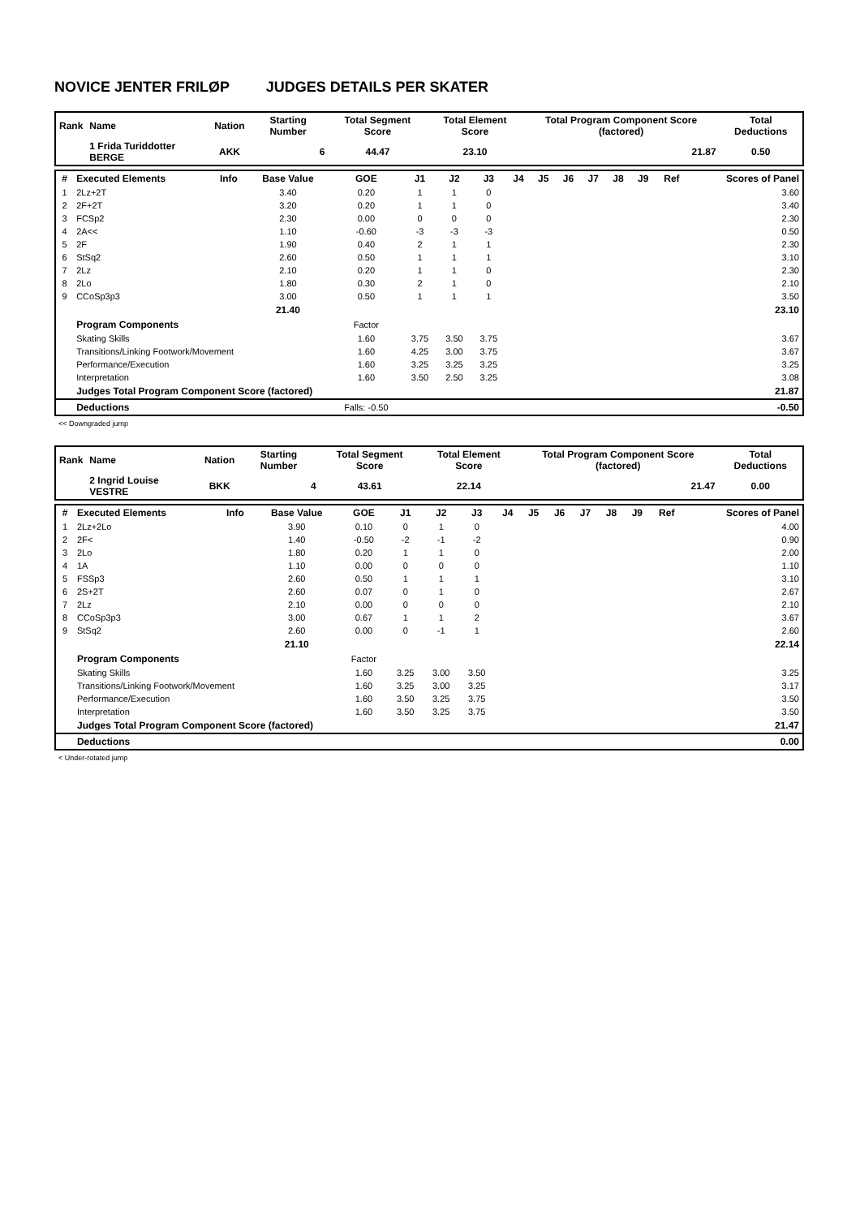NOVICE JENTER FRILØP JUDGES DETAILS PER SKATER
| Rank | Name | Nation | Starting Number | Total Segment Score | Total Element Score | Total Program Component Score (factored) | Total Deductions |
| --- | --- | --- | --- | --- | --- | --- | --- |
| | 1 Frida Turiddotter BERGE | AKK | 6 | 44.47 | 23.10 | 21.87 | 0.50 |
| # | Executed Elements | Info | Base Value | GOE | J1 | J2 | J3 | J4 | J5 | J6 | J7 | J8 | J9 | Ref | Scores of Panel |
| --- | --- | --- | --- | --- | --- | --- | --- | --- | --- | --- | --- | --- | --- | --- | --- |
| 1 | 2Lz+2T | | 3.40 | 0.20 | 1 | 1 | 0 | | | | | | | | 3.60 |
| 2 | 2F+2T | | 3.20 | 0.20 | 1 | 1 | 0 | | | | | | | | 3.40 |
| 3 | FCSp2 | | 2.30 | 0.00 | 0 | 0 | 0 | | | | | | | | 2.30 |
| 4 | 2A<< | | 1.10 | -0.60 | -3 | -3 | -3 | | | | | | | | 0.50 |
| 5 | 2F | | 1.90 | 0.40 | 2 | 1 | 1 | | | | | | | | 2.30 |
| 6 | StSq2 | | 2.60 | 0.50 | 1 | 1 | 1 | | | | | | | | 3.10 |
| 7 | 2Lz | | 2.10 | 0.20 | 1 | 1 | 0 | | | | | | | | 2.30 |
| 8 | 2Lo | | 1.80 | 0.30 | 2 | 1 | 0 | | | | | | | | 2.10 |
| 9 | CCoSp3p3 | | 3.00 | 0.50 | 1 | 1 | 1 | | | | | | | | 3.50 |
| | | | 21.40 | | | | | | | | | | | | 23.10 |
| | Program Components | | | Factor | | | | | | | | | | | |
| | Skating Skills | | | 1.60 | 3.75 | 3.50 | 3.75 | | | | | | | | 3.67 |
| | Transitions/Linking Footwork/Movement | | | 1.60 | 4.25 | 3.00 | 3.75 | | | | | | | | 3.67 |
| | Performance/Execution | | | 1.60 | 3.25 | 3.25 | 3.25 | | | | | | | | 3.25 |
| | Interpretation | | | 1.60 | 3.50 | 2.50 | 3.25 | | | | | | | | 3.08 |
| | Judges Total Program Component Score (factored) | | | | | | | | | | | | | | 21.87 |
| | Deductions | | | Falls: -0.50 | | | | | | | | | | | -0.50 |
<< Downgraded jump
| Rank | Name | Nation | Starting Number | Total Segment Score | Total Element Score | Total Program Component Score (factored) | Total Deductions |
| --- | --- | --- | --- | --- | --- | --- | --- |
| | 2 Ingrid Louise VESTRE | BKK | 4 | 43.61 | 22.14 | 21.47 | 0.00 |
| # | Executed Elements | Info | Base Value | GOE | J1 | J2 | J3 | J4 | J5 | J6 | J7 | J8 | J9 | Ref | Scores of Panel |
| --- | --- | --- | --- | --- | --- | --- | --- | --- | --- | --- | --- | --- | --- | --- | --- |
| 1 | 2Lz+2Lo | | 3.90 | 0.10 | 0 | 1 | 0 | | | | | | | | 4.00 |
| 2 | 2F< | | 1.40 | -0.50 | -2 | -1 | -2 | | | | | | | | 0.90 |
| 3 | 2Lo | | 1.80 | 0.20 | 1 | 1 | 0 | | | | | | | | 2.00 |
| 4 | 1A | | 1.10 | 0.00 | 0 | 0 | 0 | | | | | | | | 1.10 |
| 5 | FSSp3 | | 2.60 | 0.50 | 1 | 1 | 1 | | | | | | | | 3.10 |
| 6 | 2S+2T | | 2.60 | 0.07 | 0 | 1 | 0 | | | | | | | | 2.67 |
| 7 | 2Lz | | 2.10 | 0.00 | 0 | 0 | 0 | | | | | | | | 2.10 |
| 8 | CCoSp3p3 | | 3.00 | 0.67 | 1 | 1 | 2 | | | | | | | | 3.67 |
| 9 | StSq2 | | 2.60 | 0.00 | 0 | -1 | 1 | | | | | | | | 2.60 |
| | | | 21.10 | | | | | | | | | | | | 22.14 |
| | Program Components | | | Factor | | | | | | | | | | | |
| | Skating Skills | | | 1.60 | 3.25 | 3.00 | 3.50 | | | | | | | | 3.25 |
| | Transitions/Linking Footwork/Movement | | | 1.60 | 3.25 | 3.00 | 3.25 | | | | | | | | 3.17 |
| | Performance/Execution | | | 1.60 | 3.50 | 3.25 | 3.75 | | | | | | | | 3.50 |
| | Interpretation | | | 1.60 | 3.50 | 3.25 | 3.75 | | | | | | | | 3.50 |
| | Judges Total Program Component Score (factored) | | | | | | | | | | | | | | 21.47 |
| | Deductions | | | | | | | | | | | | | | 0.00 |
< Under-rotated jump